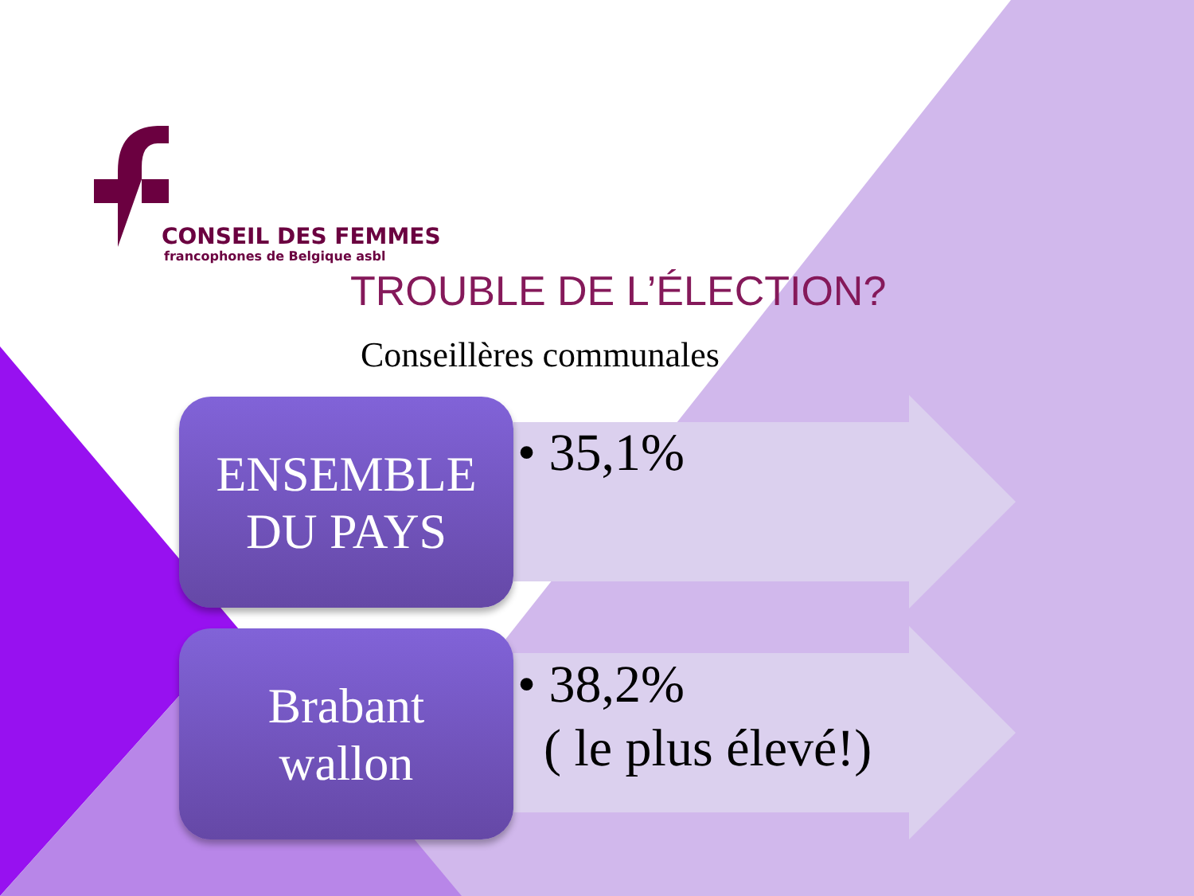CONSEIL DES FEMMES
francophones de Belgique asbl
TROUBLE DE L’ÉLECTION?
Conseillères communales
ENSEMBLE
DU PAYS
• 35,1%
Brabant
wallon
• 38,2%
( le plus élevé!)